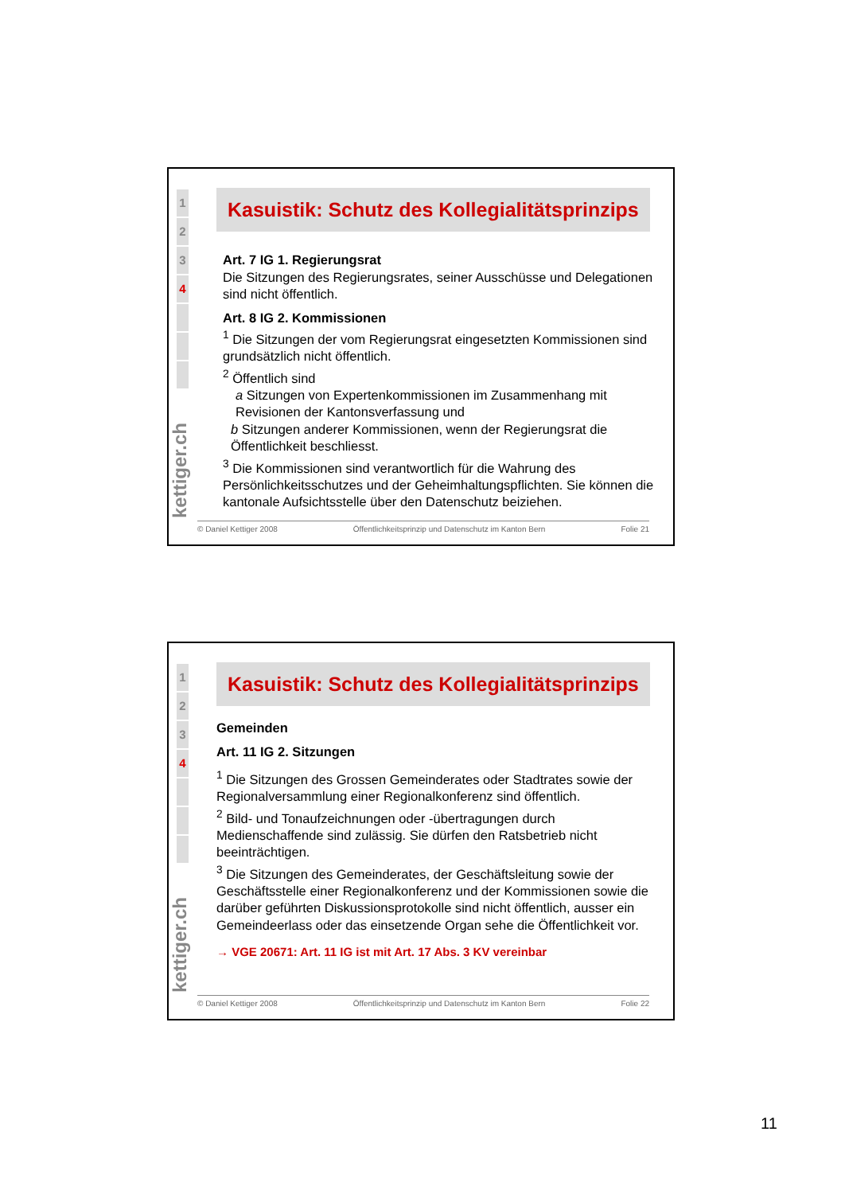1
2
3
4
kettiger.ch
Kasuistik: Schutz des Kollegialitätsprinzips
Art. 7 IG 1. Regierungsrat
Die Sitzungen des Regierungsrates, seiner Ausschüsse und Delegationen sind nicht öffentlich.
Art. 8 IG 2. Kommissionen
<sup>1</sup> Die Sitzungen der vom Regierungsrat eingesetzten Kommissionen sind grundsätzlich nicht öffentlich.
<sup>2</sup> Öffentlich sind
a Sitzungen von Expertenkommissionen im Zusammenhang mit Revisionen der Kantonsverfassung und
b Sitzungen anderer Kommissionen, wenn der Regierungsrat die Öffentlichkeit beschliesst.
<sup>3</sup> Die Kommissionen sind verantwortlich für die Wahrung des Persönlichkeitsschutzes und der Geheimhaltungspflichten. Sie können die kantonale Aufsichtsstelle über den Datenschutz beiziehen.
© Daniel Kettiger 2008 Öffentlichkeitsprinzip und Datenschutz im Kanton Bern Folie 21
1
2
3
4
kettiger.ch
Kasuistik: Schutz des Kollegialitätsprinzips
Gemeinden
Art. 11 IG 2. Sitzungen
<sup>1</sup> Die Sitzungen des Grossen Gemeinderates oder Stadtrates sowie der Regionalversammlung einer Regionalkonferenz sind öffentlich.
<sup>2</sup> Bild- und Tonaufzeichnungen oder -übertragungen durch Medienschaffende sind zulässig. Sie dürfen den Ratsbetrieb nicht beeinträchtigen.
<sup>3</sup> Die Sitzungen des Gemeinderates, der Geschäftsleitung sowie der Geschäftsstelle einer Regionalkonferenz und der Kommissionen sowie die darüber geführten Diskussionsprotokolle sind nicht öffentlich, ausser ein Gemeindeerlass oder das einsetzende Organ sehe die Öffentlichkeit vor.
→ VGE 20671: Art. 11 IG ist mit Art. 17 Abs. 3 KV vereinbar
© Daniel Kettiger 2008 Öffentlichkeitsprinzip und Datenschutz im Kanton Bern Folie 22
11